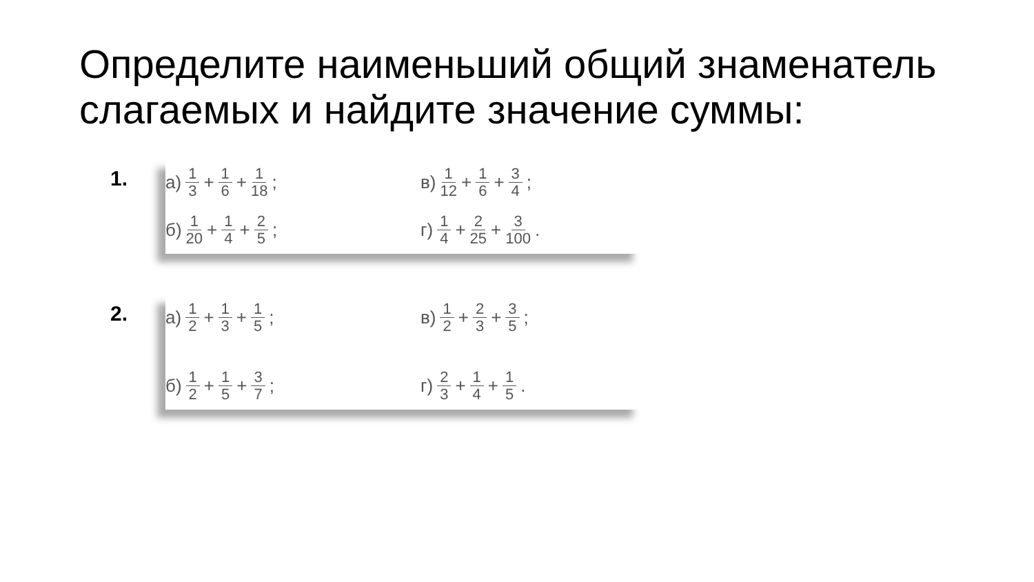Определите наименьший общий знаменатель слагаемых и найдите значение суммы:
1.
а) 1 3 + 1 6 + 1 18;
в) 1 12 + 1 6 + 3 4;
б) 1 20 + 1 4 + 2 5;
г) 1 4 + 2 25 + 3 100.
2.
а) 1 2 + 1 3 + 1 5;
в) 1 2 + 2 3 + 3 5;
б) 1 2 + 1 5 + 3 7;
г) 2 3 + 1 4 + 1 5.